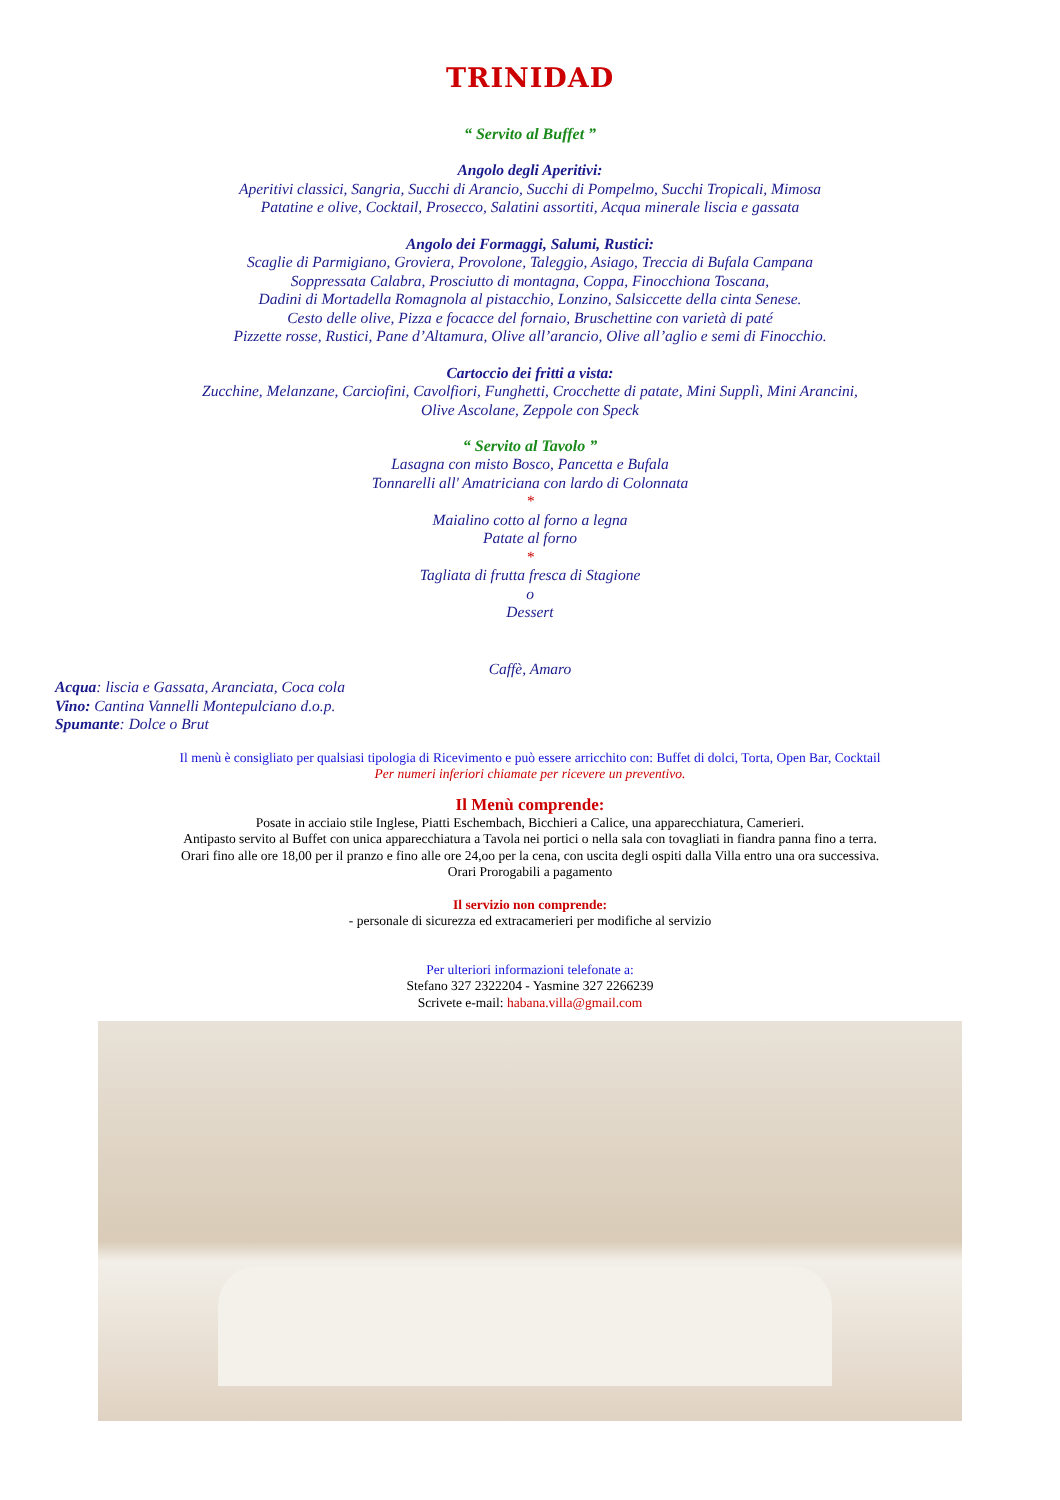TRINIDAD
“ Servito al Buffet ”
Angolo degli Aperitivi:
Aperitivi classici, Sangria, Succhi di Arancio, Succhi di Pompelmo, Succhi Tropicali, Mimosa
Patatine e olive, Cocktail, Prosecco, Salatini assortiti, Acqua minerale liscia e gassata
Angolo dei Formaggi, Salumi, Rustici:
Scaglie di Parmigiano, Groviera, Provolone, Taleggio, Asiago, Treccia di Bufala Campana
Soppressata Calabra, Prosciutto di montagna, Coppa, Finocchiona Toscana,
Dadini di Mortadella Romagnola al pistacchio, Lonzino, Salsiccette della cinta Senese.
Cesto delle olive, Pizza e focacce del fornaio, Bruschettine con varietà di paté
Pizzette rosse, Rustici, Pane d’Altamura, Olive all’arancio, Olive all’aglio e semi di Finocchio.
Cartoccio dei fritti a vista:
Zucchine, Melanzane, Carciofini, Cavolfiori, Funghetti, Crocchette di patate, Mini Supplì, Mini Arancini,
Olive Ascolane, Zeppole con Speck
“ Servito al Tavolo ”
Lasagna con misto Bosco, Pancetta e Bufala
Tonnarelli all' Amatriciana con lardo di Colonnata
*
Maialino cotto al forno a legna
Patate al forno
*
Tagliata di frutta fresca di Stagione
o
Dessert
Caffè, Amaro
Acqua: liscia e Gassata, Aranciata, Coca cola
Vino: Cantina Vannelli Montepulciano d.o.p.
Spumante: Dolce o Brut
Il menù è consigliato per qualsiasi tipologia di Ricevimento e può essere arricchito con: Buffet di dolci, Torta, Open Bar, Cocktail
Per numeri inferiori chiamate per ricevere un preventivo.
Il Menù comprende:
Posate in acciaio stile Inglese, Piatti Eschembach, Bicchieri a Calice, una apparecchiatura, Camerieri.
Antipasto servito al Buffet con unica apparecchiatura a Tavola nei portici o nella sala con tovagliati in fiandra panna fino a terra.
Orari fino alle ore 18,00 per il pranzo e fino alle ore 24,oo per la cena, con uscita degli ospiti dalla Villa entro una ora successiva.
Orari Prorogabili a pagamento
Il servizio non comprende:
- personale di sicurezza ed extracamerieri per modifiche al servizio
Per ulteriori informazioni telefonate a:
Stefano 327 2322204 - Yasmine 327 2266239
Scrivete e-mail: habana.villa@gmail.com